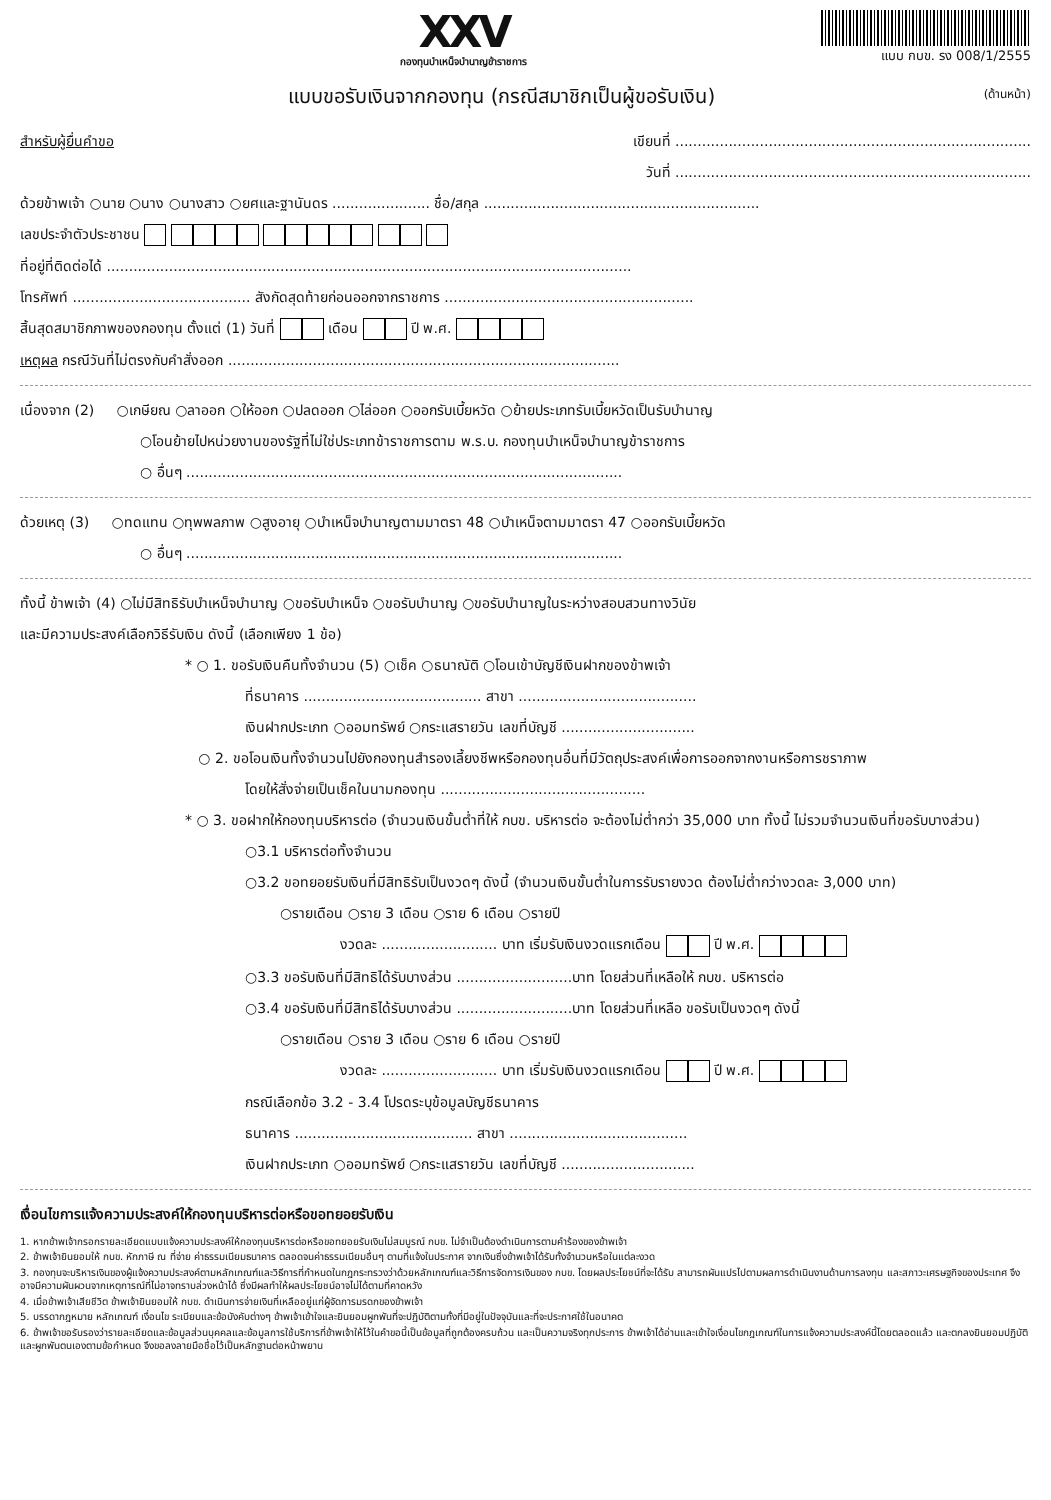XXV
กองทุนบำเหน็จบำนาญข้าราชการ
แบบ กบข. รง 008/1/2555
(ด้านหน้า) แบบขอรับเงินจากกองทุน (กรณีสมาชิกเป็นผู้ขอรับเงิน)
สำหรับผู้ยื่นคำขอ เขียนที่ ................................................................................
วันที่ ................................................................................
ด้วยข้าพเจ้า ○นาย ○นาง ○นางสาว ○ยศและฐานันดร ...................... ชื่อ/สกุล ..............................................................
เลขประจำตัวประชาชน
ที่อยู่ที่ติดต่อได้ ......................................................................................................................
โทรศัพท์ ........................................ สังกัดสุดท้ายก่อนออกจากราชการ ........................................................
สิ้นสุดสมาชิกภาพของกองทุน ตั้งแต่ (1) วันที่ เดือน ปี พ.ศ.
เหตุผล กรณีวันที่ไม่ตรงกับคำสั่งออก ........................................................................................
เนื่องจาก (2) ○เกษียณ ○ลาออก ○ให้ออก ○ปลดออก ○ไล่ออก ○ออกรับเบี้ยหวัด ○ย้ายประเภทรับเบี้ยหวัดเป็นรับบำนาญ
○โอนย้ายไปหน่วยงานของรัฐที่ไม่ใช่ประเภทข้าราชการตาม พ.ร.บ. กองทุนบำเหน็จบำนาญข้าราชการ
○ อื่นๆ ..................................................................................................
ด้วยเหตุ (3) ○ทดแทน ○ทุพพลภาพ ○สูงอายุ ○บำเหน็จบำนาญตามมาตรา 48 ○บำเหน็จตามมาตรา 47 ○ออกรับเบี้ยหวัด
○ อื่นๆ ..................................................................................................
ทั้งนี้ ข้าพเจ้า (4) ○ไม่มีสิทธิรับบำเหน็จบำนาญ ○ขอรับบำเหน็จ ○ขอรับบำนาญ ○ขอรับบำนาญในระหว่างสอบสวนทางวินัย
และมีความประสงค์เลือกวิธีรับเงิน ดังนี้ (เลือกเพียง 1 ข้อ)
* ○ 1. ขอรับเงินคืนทั้งจำนวน (5) ○เช็ค ○ธนาณัติ ○โอนเข้าบัญชีเงินฝากของข้าพเจ้า
ที่ธนาคาร ........................................ สาขา ........................................
เงินฝากประเภท ○ออมทรัพย์ ○กระแสรายวัน เลขที่บัญชี ..............................
○ 2. ขอโอนเงินทั้งจำนวนไปยังกองทุนสำรองเลี้ยงชีพหรือกองทุนอื่นที่มีวัตถุประสงค์เพื่อการออกจากงานหรือการชราภาพ
โดยให้สั่งจ่ายเป็นเช็คในนามกองทุน ..............................................
* ○ 3. ขอฝากให้กองทุนบริหารต่อ (จำนวนเงินขั้นต่ำที่ให้ กบข. บริหารต่อ จะต้องไม่ต่ำกว่า 35,000 บาท ทั้งนี้ ไม่รวมจำนวนเงินที่ขอรับบางส่วน)
○3.1 บริหารต่อทั้งจำนวน
○3.2 ขอทยอยรับเงินที่มีสิทธิรับเป็นงวดๆ ดังนี้ (จำนวนเงินขั้นต่ำในการรับรายงวด ต้องไม่ต่ำกว่างวดละ 3,000 บาท)
○รายเดือน ○ราย 3 เดือน ○ราย 6 เดือน ○รายปี
งวดละ .......................... บาท เริ่มรับเงินงวดแรกเดือน ปี พ.ศ.
○3.3 ขอรับเงินที่มีสิทธิได้รับบางส่วน ..........................บาท โดยส่วนที่เหลือให้ กบข. บริหารต่อ
○3.4 ขอรับเงินที่มีสิทธิได้รับบางส่วน ..........................บาท โดยส่วนที่เหลือ ขอรับเป็นงวดๆ ดังนี้
○รายเดือน ○ราย 3 เดือน ○ราย 6 เดือน ○รายปี
งวดละ .......................... บาท เริ่มรับเงินงวดแรกเดือน ปี พ.ศ.
กรณีเลือกข้อ 3.2 - 3.4 โปรดระบุข้อมูลบัญชีธนาคาร
ธนาคาร ........................................ สาขา ........................................
เงินฝากประเภท ○ออมทรัพย์ ○กระแสรายวัน เลขที่บัญชี ..............................
เงื่อนไขการแจ้งความประสงค์ให้กองทุนบริหารต่อหรือขอทยอยรับเงิน
1. หากข้าพเจ้ากรอกรายละเอียดแบบแจ้งความประสงค์ให้กองทุนบริหารต่อหรือขอทยอยรับเงินไม่สมบูรณ์ กบข. ไม่จำเป็นต้องดำเนินการตามคำร้องของข้าพเจ้า
2. ข้าพเจ้ายินยอมให้ กบข. หักภาษี ณ ที่จ่าย ค่าธรรมเนียมธนาคาร ตลอดจนค่าธรรมเนียมอื่นๆ ตามที่แจ้งในประกาศ จากเงินซึ่งข้าพเจ้าได้รับทั้งจำนวนหรือในแต่ละงวด
3. กองทุนจะบริหารเงินของผู้แจ้งความประสงค์ตามหลักเกณฑ์และวิธีการที่กำหนดในกฎกระทรวงว่าด้วยหลักเกณฑ์และวิธีการจัดการเงินของ กบข. โดยผลประโยชน์ที่จะได้รับ สามารถผันแปรไปตามผลการดำเนินงานด้านการลงทุน และสภาวะเศรษฐกิจของประเทศ จึงอาจมีความผันผวนจากเหตุการณ์ที่ไม่อาจทราบล่วงหน้าได้ ซึ่งมีผลทำให้ผลประโยชน์อาจไม่ได้ตามที่คาดหวัง
4. เมื่อข้าพเจ้าเสียชีวิต ข้าพเจ้ายินยอมให้ กบข. ดำเนินการจ่ายเงินที่เหลืออยู่แก่ผู้จัดการมรดกของข้าพเจ้า
5. บรรดากฎหมาย หลักเกณฑ์ เงื่อนไข ระเบียบและข้อบังคับต่างๆ ข้าพเจ้าเข้าใจและยินยอมผูกพันที่จะปฏิบัติตามทั้งที่มีอยู่ในปัจจุบันและที่จะประกาศใช้ในอนาคต
6. ข้าพเจ้าขอรับรองว่ารายละเอียดและข้อมูลส่วนบุคคลและข้อมูลการใช้บริการที่ข้าพเจ้าให้ไว้ในคำขอนี้เป็นข้อมูลที่ถูกต้องครบถ้วน และเป็นความจริงทุกประการ ข้าพเจ้าได้อ่านและเข้าใจเงื่อนไขกฎเกณฑ์ในการแจ้งความประสงค์นี้โดยตลอดแล้ว และตกลงยินยอมปฏิบัติและผูกพันตนเองตามข้อกำหนด จึงขอลงลายมือชื่อไว้เป็นหลักฐานต่อหน้าพยาน